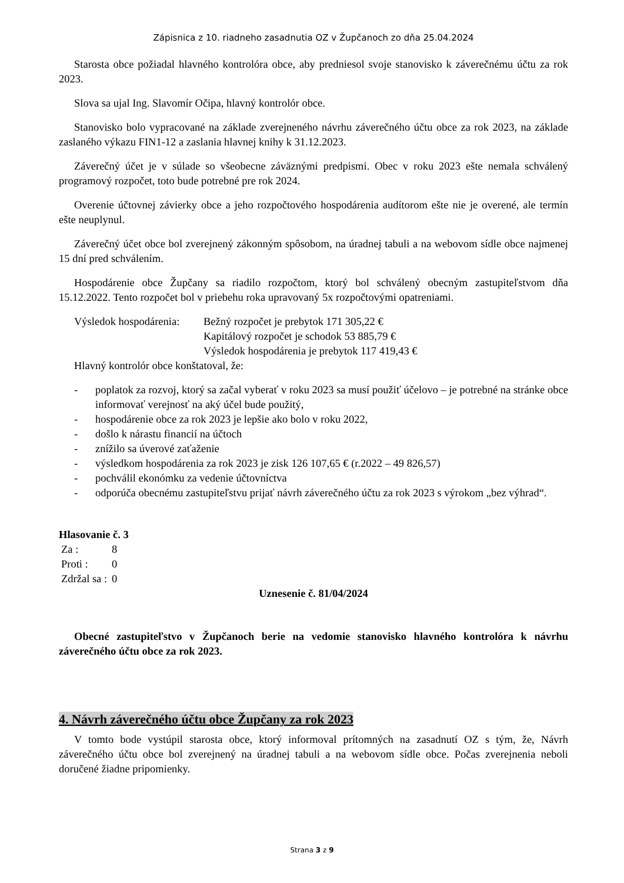Zápisnica z 10. riadneho zasadnutia OZ v Župčanoch zo dňa 25.04.2024
Starosta obce požiadal hlavného kontrolóra obce, aby predniesol svoje stanovisko k záverečnému účtu za rok 2023.
Slova sa ujal Ing. Slavomír Očipa, hlavný kontrolór obce.
Stanovisko bolo vypracované na základe zverejneného návrhu záverečného účtu obce za rok 2023, na základe zaslaného výkazu FIN1-12 a zaslania hlavnej knihy k 31.12.2023.
Záverečný účet je v súlade so všeobecne záväznými predpismi. Obec v roku 2023 ešte nemala schválený programový rozpočet, toto bude potrebné pre rok 2024.
Overenie účtovnej závierky obce a jeho rozpočtového hospodárenia audítorom ešte nie je overené, ale termín ešte neuplynul.
Záverečný účet obce bol zverejnený zákonným spôsobom, na úradnej tabuli a na webovom sídle obce najmenej 15 dní pred schválením.
Hospodárenie obce Župčany sa riadilo rozpočtom, ktorý bol schválený obecným zastupiteľstvom dňa 15.12.2022. Tento rozpočet bol v priebehu roka upravovaný 5x rozpočtovými opatreniami.
Výsledok hospodárenia:
Bežný rozpočet je prebytok 171 305,22 €
Kapitálový rozpočet je schodok 53 885,79 €
Výsledok hospodárenia je prebytok 117 419,43 €
Hlavný kontrolór obce konštatoval, že:
- poplatok za rozvoj, ktorý sa začal vyberať v roku 2023 sa musí použiť účelovo – je potrebné na stránke obce informovať verejnosť na aký účel bude použitý,
- hospodárenie obce za rok 2023 je lepšie ako bolo v roku 2022,
- došlo k nárastu financií na účtoch
- znížilo sa úverové zaťaženie
- výsledkom hospodárenia za rok 2023 je zisk 126 107,65 € (r.2022 – 49 826,57)
- pochválil ekonómku za vedenie účtovníctva
- odporúča obecnému zastupiteľstvu prijať návrh záverečného účtu za rok 2023 s výrokom „bez výhrad“.
Hlasovanie č. 3
| Za : | 8 |
| Proti : | 0 |
| Zdržal sa : | 0 |
Uznesenie č. 81/04/2024
Obecné zastupiteľstvo v Župčanoch berie na vedomie stanovisko hlavného kontrolóra k návrhu záverečného účtu obce za rok 2023.
4. Návrh záverečného účtu obce Župčany za rok 2023
V tomto bode vystúpil starosta obce, ktorý informoval prítomných na zasadnutí OZ s tým, že, Návrh záverečného účtu obce bol zverejnený na úradnej tabuli a na webovom sídle obce. Počas zverejnenia neboli doručené žiadne pripomienky.
Strana 3 z 9